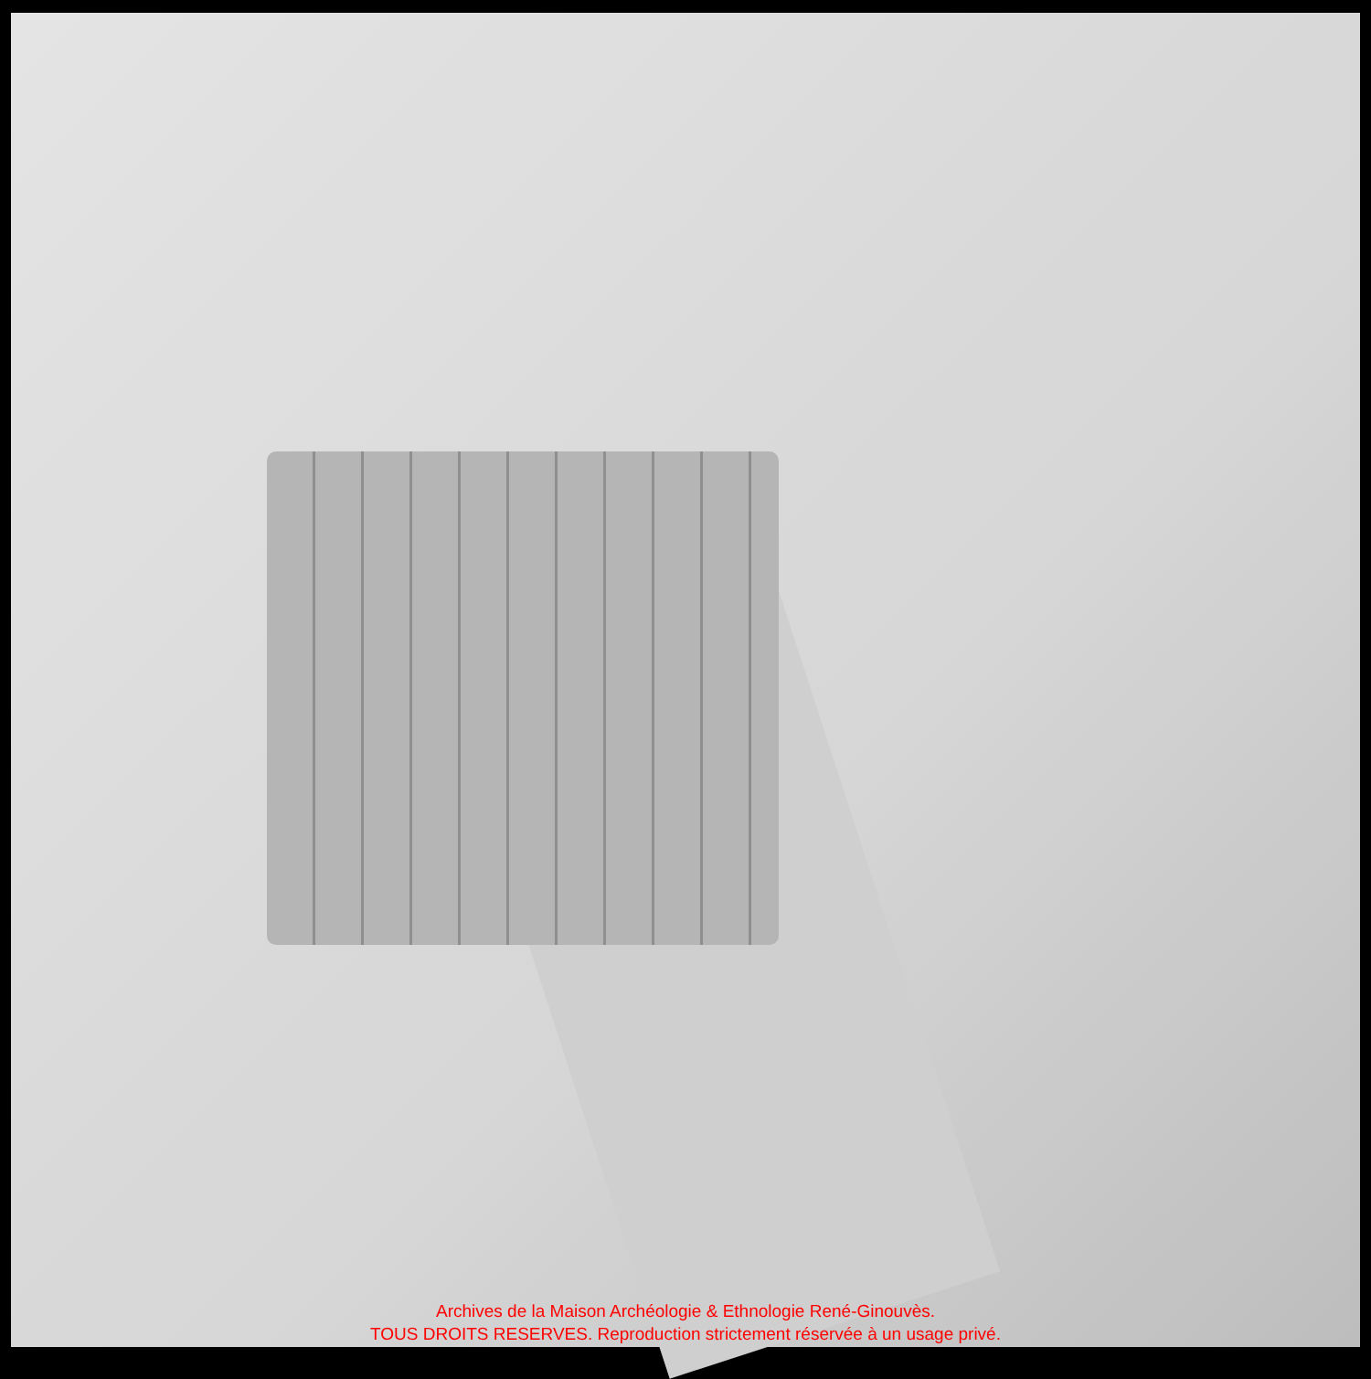Archives de la Maison Archéologie & Ethnologie René-Ginouvès.
TOUS DROITS RESERVES. Reproduction strictement réservée à un usage privé.